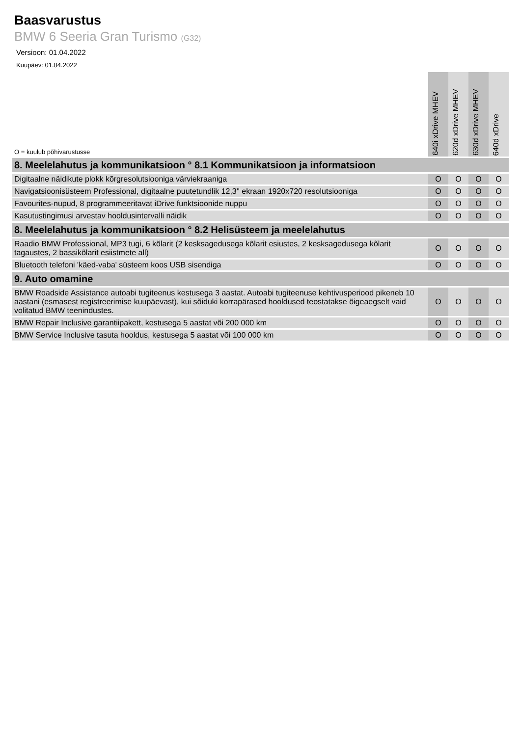Baasvarustus
BMW 6 Seeria Gran Turismo (G32)
Versioon: 01.04.2022
Kuupäev: 01.04.2022
| O = kuulub põhivarustusse | 640i xDrive MHEV | 620d xDrive MHEV | 630d xDrive MHEV | 640d xDrive |
| --- | --- | --- | --- | --- |
| 8. Meelelahutus ja kommunikatsioon ° 8.1 Kommunikatsioon ja informatsioon | | | | |
| Digitaalne näidikute plokk kõrgresolutsiooniga värviekraaniga | O | O | O | O |
| Navigatsioonisüsteem Professional, digitaalne puutetundlik 12,3'' ekraan 1920x720 resolutsiooniga | O | O | O | O |
| Favourites-nupud, 8 programmeeritavat iDrive funktsioonide nuppu | O | O | O | O |
| Kasutustingimusi arvestav hooldusintervalli näidik | O | O | O | O |
| 8. Meelelahutus ja kommunikatsioon ° 8.2 Helisüsteem ja meelelahutus | | | | |
| Raadio BMW Professional, MP3 tugi, 6 kõlarit (2 kesksagedusega kõlarit esiustes, 2 kesksagedusega kõlarit tagaustes, 2 bassikõlarit esiistmete all) | O | O | O | O |
| Bluetooth telefoni 'käed-vaba' süsteem koos USB sisendiga | O | O | O | O |
| 9. Auto omamine | | | | |
| BMW Roadside Assistance autoabi tugiteenus kestusega 3 aastat. Autoabi tugiteenuse kehtivusperiood pikeneb 10 aastani (esmasest registreerimise kuupäevast), kui sõiduki korrapärased hooldused teostatakse õigeaegselt vaid volitatud BMW teenindustes. | O | O | O | O |
| BMW Repair Inclusive garantiipakett, kestusega 5 aastat või 200 000 km | O | O | O | O |
| BMW Service Inclusive tasuta hooldus, kestusega 5 aastat või 100 000 km | O | O | O | O |